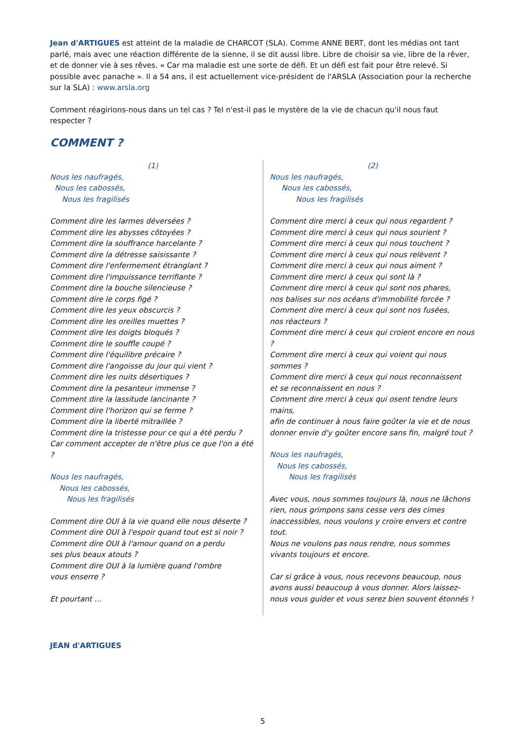Jean d'ARTIGUES est atteint de la maladie de CHARCOT (SLA). Comme ANNE BERT, dont les médias ont tant parlé, mais avec une réaction différente de la sienne, il se dit aussi libre. Libre de choisir sa vie, libre de la rêver, et de donner vie à ses rêves. « Car ma maladie est une sorte de défi. Et un défi est fait pour être relevé. Si possible avec panache ». Il a 54 ans, il est actuellement vice-président de l'ARSLA (Association pour la recherche sur la SLA) : www.arsla.org
Comment réagirions-nous dans un tel cas ? Tel n'est-il pas le mystère de la vie de chacun qu'il nous faut respecter ?
COMMENT ?
(1)
Nous les naufragés,
Nous les cabossés,
Nous les fragilisés
Comment dire les larmes déversées ?
Comment dire les abysses côtoyées ?
Comment dire la souffrance harcelante ?
Comment dire la détresse saisissante ?
Comment dire l'enfermement étranglant ?
Comment dire l'impuissance terrifiante ?
Comment dire la bouche silencieuse ?
Comment dire le corps figé ?
Comment dire les yeux obscurcis ?
Comment dire les oreilles muettes ?
Comment dire les doigts bloqués ?
Comment dire le souffle coupé ?
Comment dire l'équilibre précaire ?
Comment dire l'angoisse du jour qui vient ?
Comment dire les nuits désertiques ?
Comment dire la pesanteur immense ?
Comment dire la lassitude lancinante ?
Comment dire l'horizon qui se ferme ?
Comment dire la liberté mitraillée ?
Comment dire la tristesse pour ce qui a été perdu ?
Car comment accepter de n'être plus ce que l'on a été ?
Nous les naufragés,
Nous les cabossés,
Nous les fragilisés
Comment dire OUI à la vie quand elle nous déserte ?
Comment dire OUI à l'espoir quand tout est si noir ?
Comment dire OUI à l'amour quand on a perdu
ses plus beaux atouts ?
Comment dire OUI à la lumière quand l'ombre
vous enserre ?
Et pourtant …
(2)
Nous les naufragés,
Nous les cabossés,
Nous les fragilisés
Comment dire merci à ceux qui nous regardent ?
Comment dire merci à ceux qui nous sourient ?
Comment dire merci à ceux qui nous touchent ?
Comment dire merci à ceux qui nous relèvent ?
Comment dire merci à ceux qui nous aiment ?
Comment dire merci à ceux qui sont là ?
Comment dire merci à ceux qui sont nos phares,
nos balises sur nos océans d'immobilité forcée ?
Comment dire merci à ceux qui sont nos fusées,
nos réacteurs ?
Comment dire merci à ceux qui croient encore en nous ?
Comment dire merci à ceux qui voient qui nous
sommes ?
Comment dire merci à ceux qui nous reconnaissent
et se reconnaissent en nous ?
Comment dire merci à ceux qui osent tendre leurs
mains,
afin de continuer à nous faire goûter la vie et de nous donner envie d'y goûter encore sans fin, malgré tout ?
Nous les naufragés,
Nous les cabossés,
Nous les fragilisés
Avec vous, nous sommes toujours là, nous ne lâchons rien, nous grimpons sans cesse vers des cimes inaccessibles, nous voulons y croire envers et contre tout.
Nous ne voulons pas nous rendre, nous sommes vivants toujours et encore.
Car si grâce à vous, nous recevons beaucoup, nous avons aussi beaucoup à vous donner. Alors laissez-nous vous guider et vous serez bien souvent étonnés !
JEAN d'ARTIGUES
5